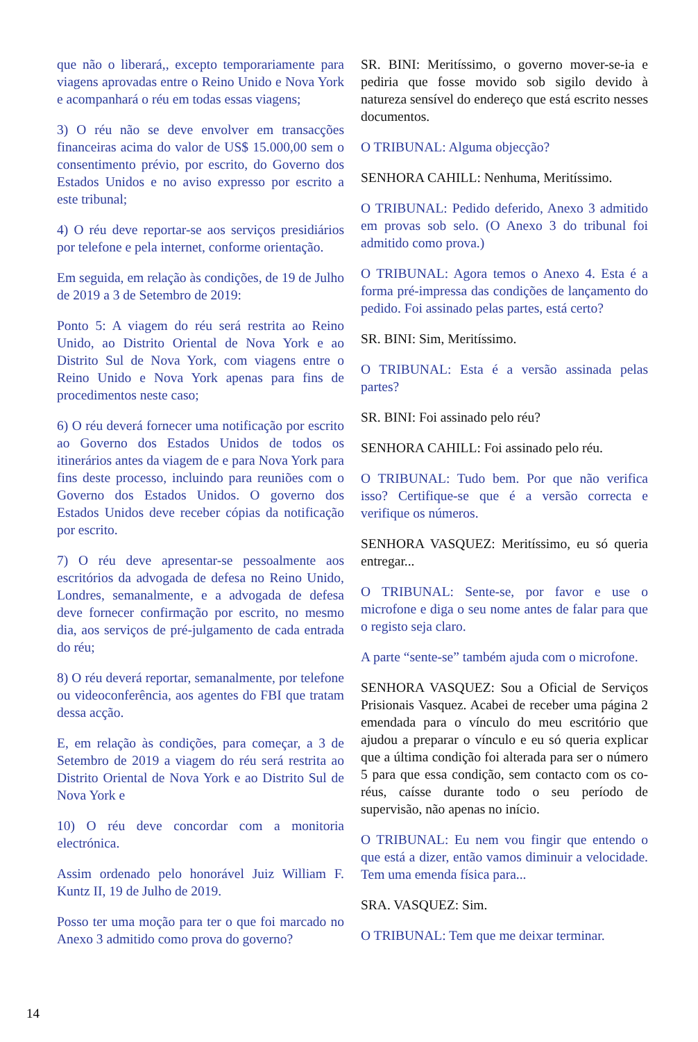que não o liberará,, excepto temporariamente para viagens aprovadas entre o Reino Unido e Nova York e acompanhará o réu em todas essas viagens;
3) O réu não se deve envolver em transacções financeiras acima do valor de US$ 15.000,00 sem o consentimento prévio, por escrito, do Governo dos Estados Unidos e no aviso expresso por escrito a este tribunal;
4) O réu deve reportar-se aos serviços presidiários por telefone e pela internet, conforme orientação.
Em seguida, em relação às condições, de 19 de Julho de 2019 a 3 de Setembro de 2019:
Ponto 5: A viagem do réu será restrita ao Reino Unido, ao Distrito Oriental de Nova York e ao Distrito Sul de Nova York, com viagens entre o Reino Unido e Nova York apenas para fins de procedimentos neste caso;
6) O réu deverá fornecer uma notificação por escrito ao Governo dos Estados Unidos de todos os itinerários antes da viagem de e para Nova York para fins deste processo, incluindo para reuniões com o Governo dos Estados Unidos. O governo dos Estados Unidos deve receber cópias da notificação por escrito.
7) O réu deve apresentar-se pessoalmente aos escritórios da advogada de defesa no Reino Unido, Londres, semanalmente, e a advogada de defesa deve fornecer confirmação por escrito, no mesmo dia, aos serviços de pré-julgamento de cada entrada do réu;
8) O réu deverá reportar, semanalmente, por telefone ou videoconferência, aos agentes do FBI que tratam dessa acção.
E, em relação às condições, para começar, a 3 de Setembro de 2019 a viagem do réu será restrita ao Distrito Oriental de Nova York e ao Distrito Sul de Nova York e
10) O réu deve concordar com a monitoria electrónica.
Assim ordenado pelo honorável Juiz William F. Kuntz II, 19 de Julho de 2019.
Posso ter uma moção para ter o que foi marcado no Anexo 3 admitido como prova do governo?
SR. BINI: Meritíssimo, o governo mover-se-ia e pediria que fosse movido sob sigilo devido à natureza sensível do endereço que está escrito nesses documentos.
O TRIBUNAL: Alguma objecção?
SENHORA CAHILL: Nenhuma, Meritíssimo.
O TRIBUNAL: Pedido deferido, Anexo 3 admitido em provas sob selo. (O Anexo 3 do tribunal foi admitido como prova.)
O TRIBUNAL: Agora temos o Anexo 4. Esta é a forma pré-impressa das condições de lançamento do pedido. Foi assinado pelas partes, está certo?
SR. BINI: Sim, Meritíssimo.
O TRIBUNAL: Esta é a versão assinada pelas partes?
SR. BINI: Foi assinado pelo réu?
SENHORA CAHILL: Foi assinado pelo réu.
O TRIBUNAL: Tudo bem. Por que não verifica isso? Certifique-se que é a versão correcta e verifique os números.
SENHORA VASQUEZ: Meritíssimo, eu só queria entregar...
O TRIBUNAL: Sente-se, por favor e use o microfone e diga o seu nome antes de falar para que o registo seja claro.
A parte “sente-se” também ajuda com o microfone.
SENHORA VASQUEZ: Sou a Oficial de Serviços Prisionais Vasquez. Acabei de receber uma página 2 emendada para o vínculo do meu escritório que ajudou a preparar o vínculo e eu só queria explicar que a última condição foi alterada para ser o número 5 para que essa condição, sem contacto com os co-réus, caísse durante todo o seu período de supervisão, não apenas no início.
O TRIBUNAL: Eu nem vou fingir que entendo o que está a dizer, então vamos diminuir a velocidade. Tem uma emenda física para...
SRA. VASQUEZ: Sim.
O TRIBUNAL: Tem que me deixar terminar.
14